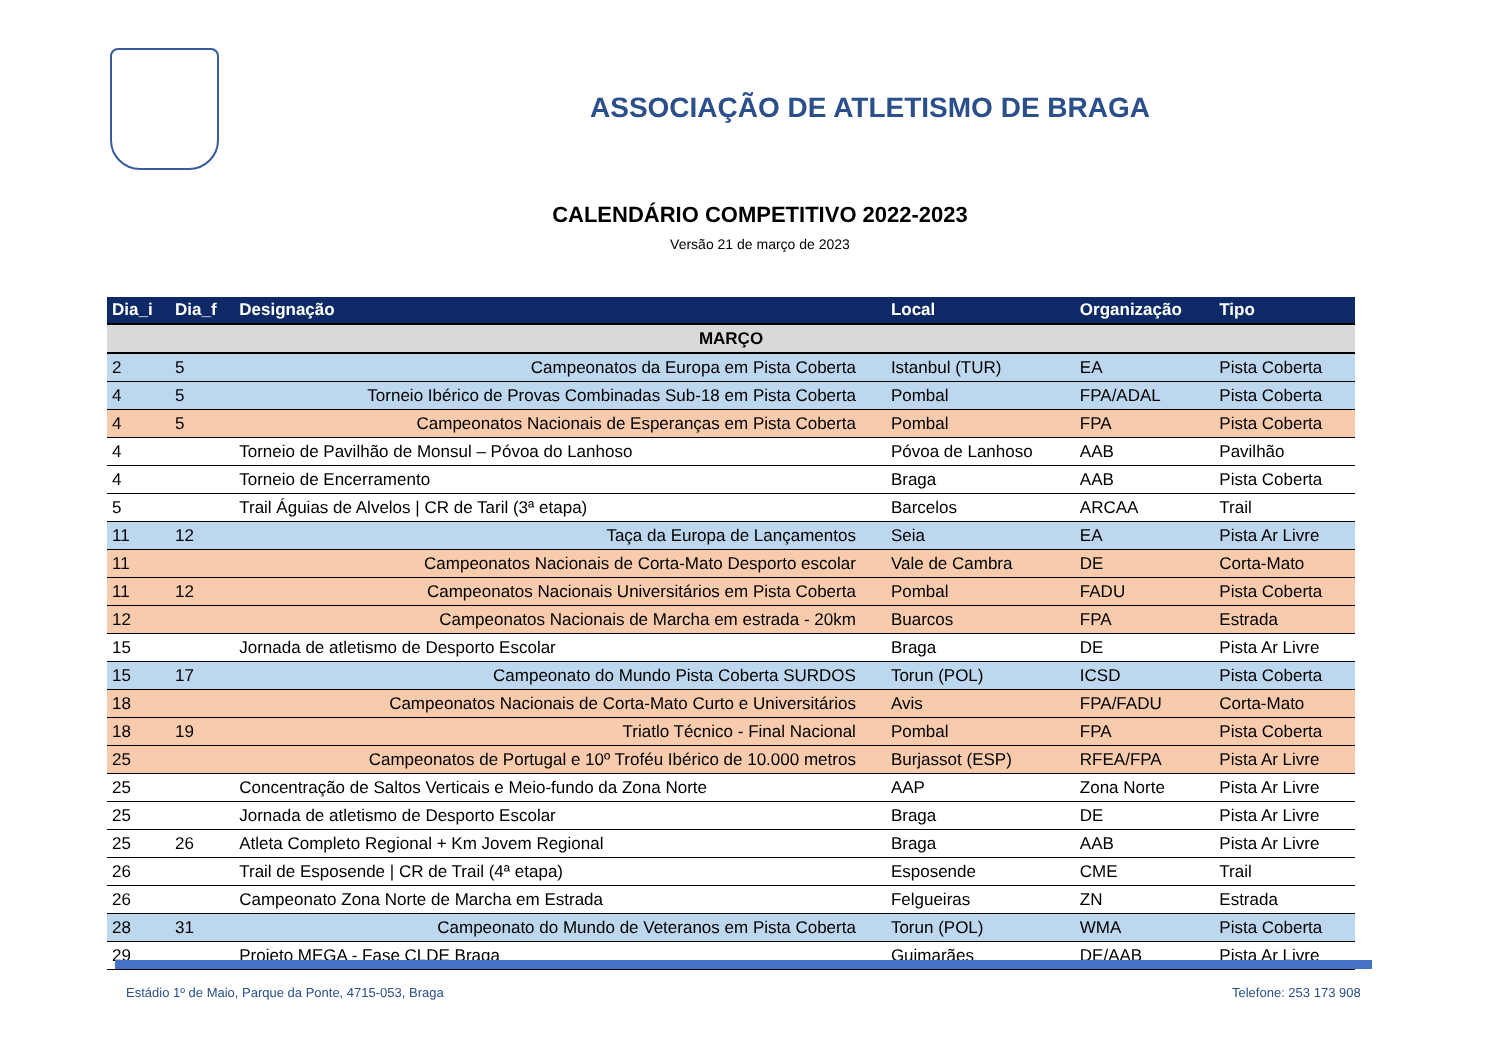ASSOCIAÇÃO DE ATLETISMO DE BRAGA
CALENDÁRIO COMPETITIVO 2022-2023
Versão 21 de março de 2023
| Dia_i | Dia_f | Designação | Local | Organização | Tipo |
| --- | --- | --- | --- | --- | --- |
| MARÇO | | | | | |
| 2 | 5 | Campeonatos da Europa em Pista Coberta | Istanbul (TUR) | EA | Pista Coberta |
| 4 | 5 | Torneio Ibérico de Provas Combinadas Sub-18 em Pista Coberta | Pombal | FPA/ADAL | Pista Coberta |
| 4 | 5 | Campeonatos Nacionais de Esperanças em Pista Coberta | Pombal | FPA | Pista Coberta |
| 4 | | Torneio de Pavilhão de Monsul – Póvoa do Lanhoso | Póvoa de Lanhoso | AAB | Pavilhão |
| 4 | | Torneio de Encerramento | Braga | AAB | Pista Coberta |
| 5 | | Trail Águias de Alvelos / CR de Taril (3ª etapa) | Barcelos | ARCAA | Trail |
| 11 | 12 | Taça da Europa de Lançamentos | Seia | EA | Pista Ar Livre |
| 11 | | Campeonatos Nacionais de Corta-Mato Desporto escolar | Vale de Cambra | DE | Corta-Mato |
| 11 | 12 | Campeonatos Nacionais Universitários em Pista Coberta | Pombal | FADU | Pista Coberta |
| 12 | | Campeonatos Nacionais de Marcha em estrada - 20km | Buarcos | FPA | Estrada |
| 15 | | Jornada de atletismo de Desporto Escolar | Braga | DE | Pista Ar Livre |
| 15 | 17 | Campeonato do Mundo Pista Coberta SURDOS | Torun (POL) | ICSD | Pista Coberta |
| 18 | | Campeonatos Nacionais de Corta-Mato Curto e Universitários | Avis | FPA/FADU | Corta-Mato |
| 18 | 19 | Triatlo Técnico - Final Nacional | Pombal | FPA | Pista Coberta |
| 25 | | Campeonatos de Portugal e 10º Troféu Ibérico de 10.000 metros | Burjassot (ESP) | RFEA/FPA | Pista Ar Livre |
| 25 | | Concentração de Saltos Verticais e Meio-fundo da Zona Norte | AAP | Zona Norte | Pista Ar Livre |
| 25 | | Jornada de atletismo de Desporto Escolar | Braga | DE | Pista Ar Livre |
| 25 | 26 | Atleta Completo Regional + Km Jovem Regional | Braga | AAB | Pista Ar Livre |
| 26 | | Trail de Esposende / CR de Trail (4ª etapa) | Esposende | CME | Trail |
| 26 | | Campeonato Zona Norte de Marcha em Estrada | Felgueiras | ZN | Estrada |
| 28 | 31 | Campeonato do Mundo de Veteranos em Pista Coberta | Torun (POL) | WMA | Pista Coberta |
| 29 | | Projeto MEGA - Fase CLDE Braga | Guimarães | DE/AAB | Pista Ar Livre |
Estádio 1º de Maio, Parque da Ponte, 4715-053, Braga
Telefone: 253 173 908